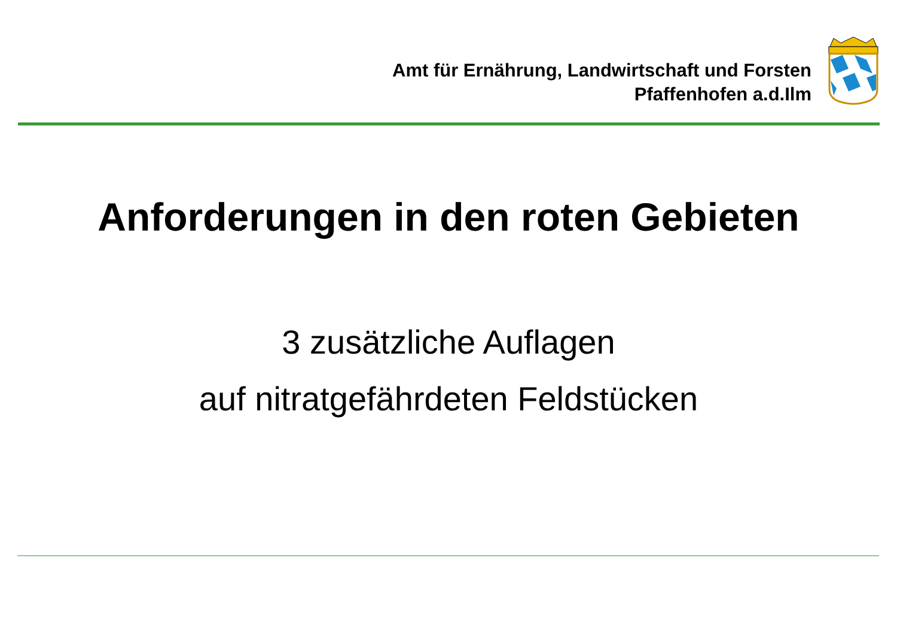Amt für Ernährung, Landwirtschaft und Forsten
Pfaffenhofen a.d.Ilm
Anforderungen in den roten Gebieten
3 zusätzliche Auflagen
auf nitratgefährdeten Feldstücken